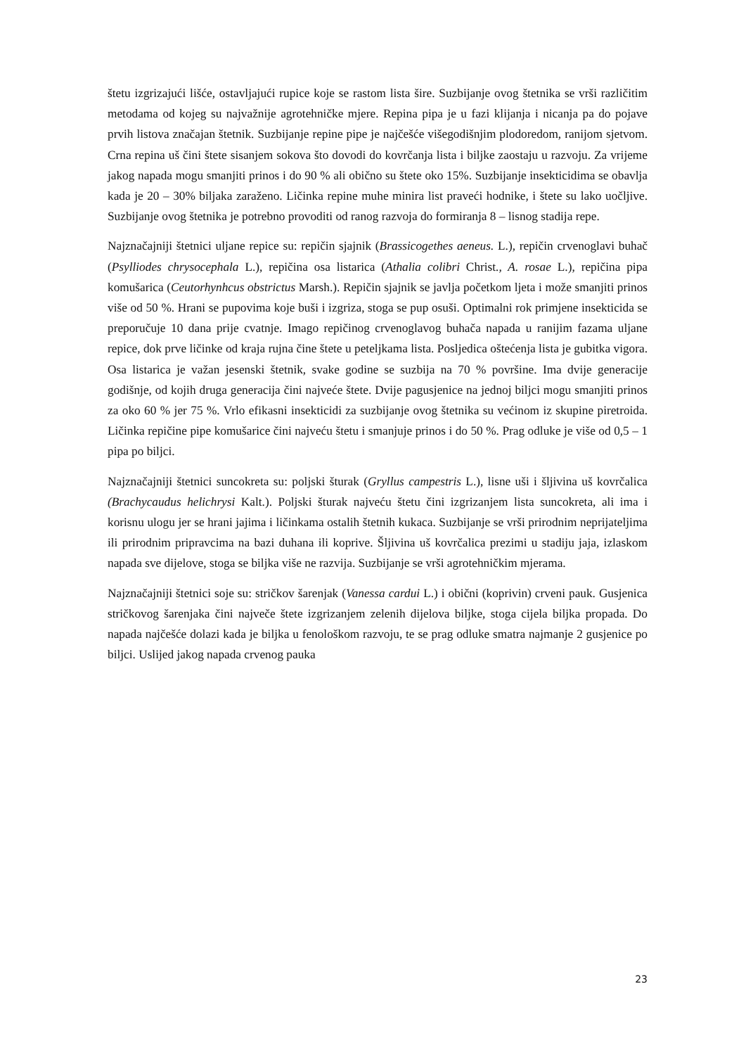štetu izgrizajući lišće, ostavljajući rupice koje se rastom lista šire. Suzbijanje ovog štetnika se vrši različitim metodama od kojeg su najvažnije agrotehničke mjere. Repina pipa je u fazi klijanja i nicanja pa do pojave prvih listova značajan štetnik. Suzbijanje repine pipe je najčešće višegodišnjim plodoredom, ranijom sjetvom. Crna repina uš čini štete sisanjem sokova što dovodi do kovrčanja lista i biljke zaostaju u razvoju. Za vrijeme jakog napada mogu smanjiti prinos i do 90 % ali obično su štete oko 15%. Suzbijanje insekticidima se obavlja kada je 20 – 30% biljaka zaraženo. Ličinka repine muhe minira list praveći hodnike, i štete su lako uočljive. Suzbijanje ovog štetnika je potrebno provoditi od ranog razvoja do formiranja 8 – lisnog stadija repe.
Najznačajniji štetnici uljane repice su: repičin sjajnik (Brassicogethes aeneus. L.), repičin crvenoglavi buhač (Psylliodes chrysocephala L.), repičina osa listarica (Athalia colibri Christ., A. rosae L.), repičina pipa komušarica (Ceutorhynhcus obstrictus Marsh.). Repičin sjajnik se javlja početkom ljeta i može smanjiti prinos više od 50 %. Hrani se pupovima koje buši i izgriza, stoga se pup osuši. Optimalni rok primjene insekticida se preporučuje 10 dana prije cvatnje. Imago repičinog crvenoglavog buhača napada u ranijim fazama uljane repice, dok prve ličinke od kraja rujna čine štete u peteljkama lista. Posljedica oštećenja lista je gubitka vigora. Osa listarica je važan jesenski štetnik, svake godine se suzbija na 70 % površine. Ima dvije generacije godišnje, od kojih druga generacija čini najveće štete. Dvije pagusjenice na jednoj biljci mogu smanjiti prinos za oko 60 % jer 75 %. Vrlo efikasni insekticidi za suzbijanje ovog štetnika su većinom iz skupine piretroida. Ličinka repičine pipe komušarice čini najveću štetu i smanjuje prinos i do 50 %. Prag odluke je više od 0,5 – 1 pipa po biljci.
Najznačajniji štetnici suncokreta su: poljski šturak (Gryllus campestris L.), lisne uši i šljivina uš kovrčalica (Brachycaudus helichrysi Kalt.). Poljski šturak najveću štetu čini izgrizanjem lista suncokreta, ali ima i korisnu ulogu jer se hrani jajima i ličinkama ostalih štetnih kukaca. Suzbijanje se vrši prirodnim neprijateljima ili prirodnim pripravcima na bazi duhana ili koprive. Šljivina uš kovrčalica prezimi u stadiju jaja, izlaskom napada sve dijelove, stoga se biljka više ne razvija. Suzbijanje se vrši agrotehničkim mjerama.
Najznačajniji štetnici soje su: stričkov šarenjak (Vanessa cardui L.) i obični (koprivin) crveni pauk. Gusjenica stričkovog šarenjaka čini največe štete izgrizanjem zelenih dijelova biljke, stoga cijela biljka propada. Do napada najčešće dolazi kada je biljka u fenološkom razvoju, te se prag odluke smatra najmanje 2 gusjenice po biljci. Uslijed jakog napada crvenog pauka
23